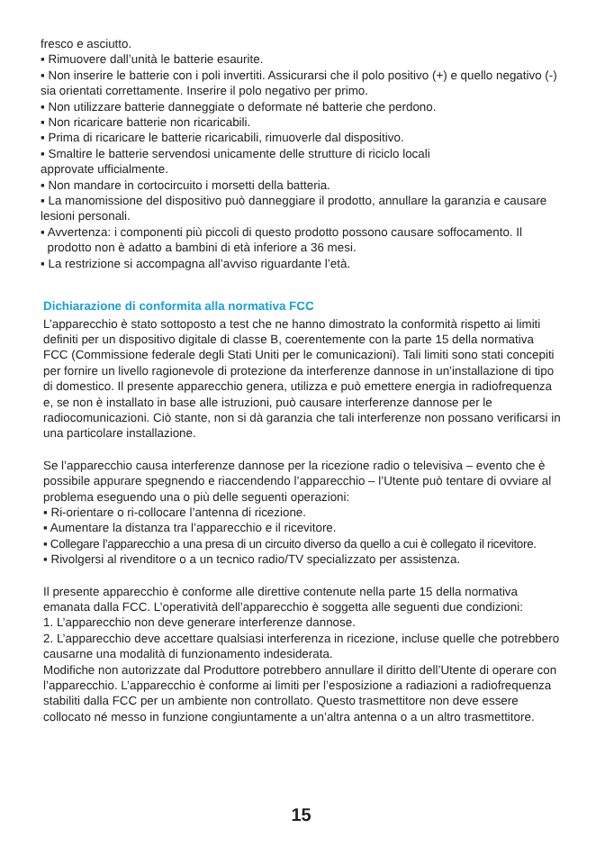fresco e asciutto.
▪ Rimuovere dall’unità le batterie esaurite.
▪ Non inserire le batterie con i poli invertiti. Assicurarsi che il polo positivo (+) e quello negativo (-) sia orientati correttamente. Inserire il polo negativo per primo.
▪ Non utilizzare batterie danneggiate o deformate né batterie che perdono.
▪ Non ricaricare batterie non ricaricabili.
▪ Prima di ricaricare le batterie ricaricabili, rimuoverle dal dispositivo.
▪ Smaltire le batterie servendosi unicamente delle strutture di riciclo locali
approvate ufficialmente.
▪ Non mandare in cortocircuito i morsetti della batteria.
▪ La manomissione del dispositivo può danneggiare il prodotto, annullare la garanzia e causare lesioni personali.
▪ Avvertenza: i componenti più piccoli di questo prodotto possono causare soffocamento. Il
prodotto non è adatto a bambini di età inferiore a 36 mesi.
▪ La restrizione si accompagna all’avviso riguardante l’età.
Dichiarazione di conformita alla normativa FCC
L’apparecchio è stato sottoposto a test che ne hanno dimostrato la conformità rispetto ai limiti definiti per un dispositivo digitale di classe B, coerentemente con la parte 15 della normativa FCC (Commissione federale degli Stati Uniti per le comunicazioni). Tali limiti sono stati concepiti per fornire un livello ragionevole di protezione da interferenze dannose in un’installazione di tipo di domestico. Il presente apparecchio genera, utilizza e può emettere energia in radiofrequenza e, se non è installato in base alle istruzioni, può causare interferenze dannose per le radiocomunicazioni. Ciò stante, non si dà garanzia che tali interferenze non possano verificarsi in una particolare installazione.
Se l’apparecchio causa interferenze dannose per la ricezione radio o televisiva – evento che è possibile appurare spegnendo e riaccendendo l’apparecchio – l’Utente può tentare di ovviare al problema eseguendo una o più delle seguenti operazioni:
▪ Ri-orientare o ri-collocare l’antenna di ricezione.
▪ Aumentare la distanza tra l’apparecchio e il ricevitore.
▪ Collegare l’apparecchio a una presa di un circuito diverso da quello a cui è collegato il ricevitore.
▪ Rivolgersi al rivenditore o a un tecnico radio/TV specializzato per assistenza.
Il presente apparecchio è conforme alle direttive contenute nella parte 15 della normativa emanata dalla FCC. L’operatività dell’apparecchio è soggetta alle seguenti due condizioni:
1. L’apparecchio non deve generare interferenze dannose.
2. L’apparecchio deve accettare qualsiasi interferenza in ricezione, incluse quelle che potrebbero causarne una modalità di funzionamento indesiderata.
Modifiche non autorizzate dal Produttore potrebbero annullare il diritto dell’Utente di operare con l’apparecchio. L’apparecchio è conforme ai limiti per l’esposizione a radiazioni a radiofrequenza stabiliti dalla FCC per un ambiente non controllato. Questo trasmettitore non deve essere collocato né messo in funzione congiuntamente a un’altra antenna o a un altro trasmettitore.
15